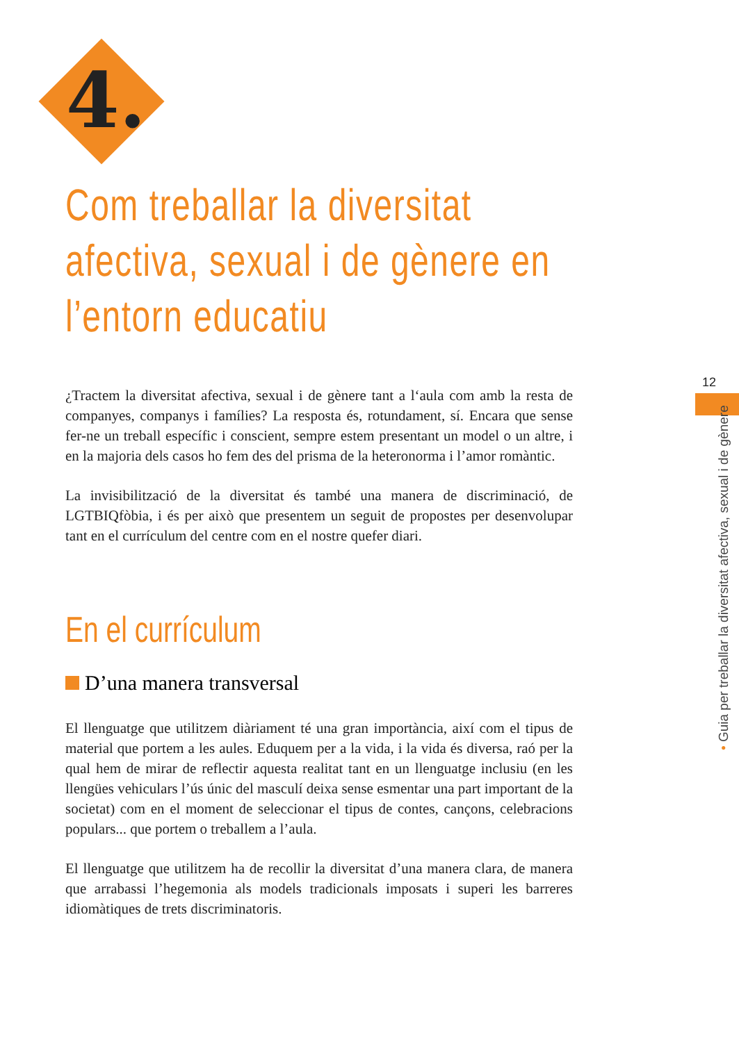4.
12
• Guia per treballar la diversitat afectiva, sexual i de gènere
Com treballar la diversitat afectiva, sexual i de gènere en l’entorn educatiu
¿Tractem la diversitat afectiva, sexual i de gènere tant a l‘aula com amb la resta de companyes, companys i famílies? La resposta és, rotundament, sí. Encara que sense fer-ne un treball específic i conscient, sempre estem presentant un model o un altre, i en la majoria dels casos ho fem des del prisma de la heteronorma i l’amor romàntic.
La invisibilització de la diversitat és també una manera de discriminació, de LGTBIQfòbia, i és per això que presentem un seguit de propostes per desenvolupar tant en el currículum del centre com en el nostre quefer diari.
En el currículum
D’una manera transversal
El llenguatge que utilitzem diàriament té una gran importància, així com el tipus de material que portem a les aules. Eduquem per a la vida, i la vida és diversa, raó per la qual hem de mirar de reflectir aquesta realitat tant en un llenguatge inclusiu (en les llengües vehiculars l’ús únic del masculí deixa sense esmentar una part important de la societat) com en el moment de seleccionar el tipus de contes, cançons, celebracions populars... que portem o treballem a l’aula.
El llenguatge que utilitzem ha de recollir la diversitat d’una manera clara, de manera que arrabassi l’hegemonia als models tradicionals imposats i superi les barreres idiomàtiques de trets discriminatoris.